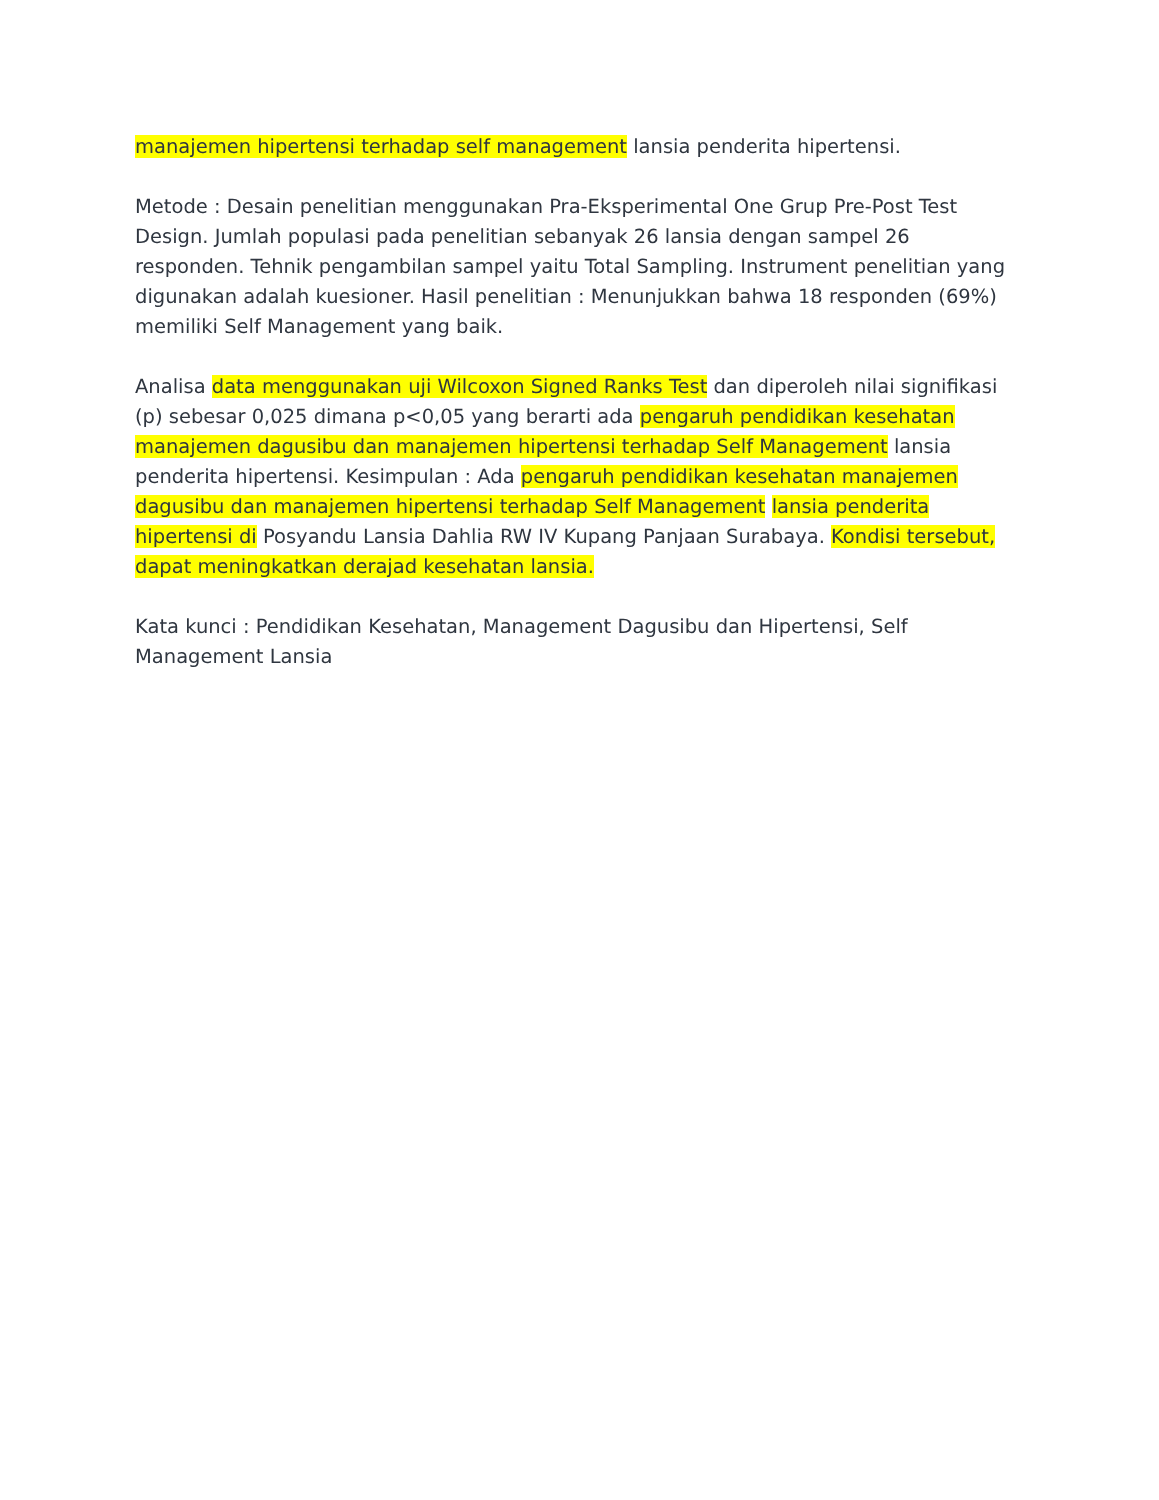manajemen hipertensi terhadap self management lansia penderita hipertensi.
Metode : Desain penelitian menggunakan Pra-Eksperimental One Grup Pre-Post Test Design. Jumlah populasi pada penelitian sebanyak 26 lansia dengan sampel 26 responden. Tehnik pengambilan sampel yaitu Total Sampling. Instrument penelitian yang digunakan adalah kuesioner. Hasil penelitian : Menunjukkan bahwa 18 responden (69%) memiliki Self Management yang baik.
Analisa data menggunakan uji Wilcoxon Signed Ranks Test dan diperoleh nilai signifikasi (p) sebesar 0,025 dimana p<0,05 yang berarti ada pengaruh pendidikan kesehatan manajemen dagusibu dan manajemen hipertensi terhadap Self Management lansia penderita hipertensi. Kesimpulan : Ada pengaruh pendidikan kesehatan manajemen dagusibu dan manajemen hipertensi terhadap Self Management lansia penderita hipertensi di Posyandu Lansia Dahlia RW IV Kupang Panjaan Surabaya. Kondisi tersebut, dapat meningkatkan derajad kesehatan lansia.
Kata kunci : Pendidikan Kesehatan, Management Dagusibu dan Hipertensi, Self Management Lansia